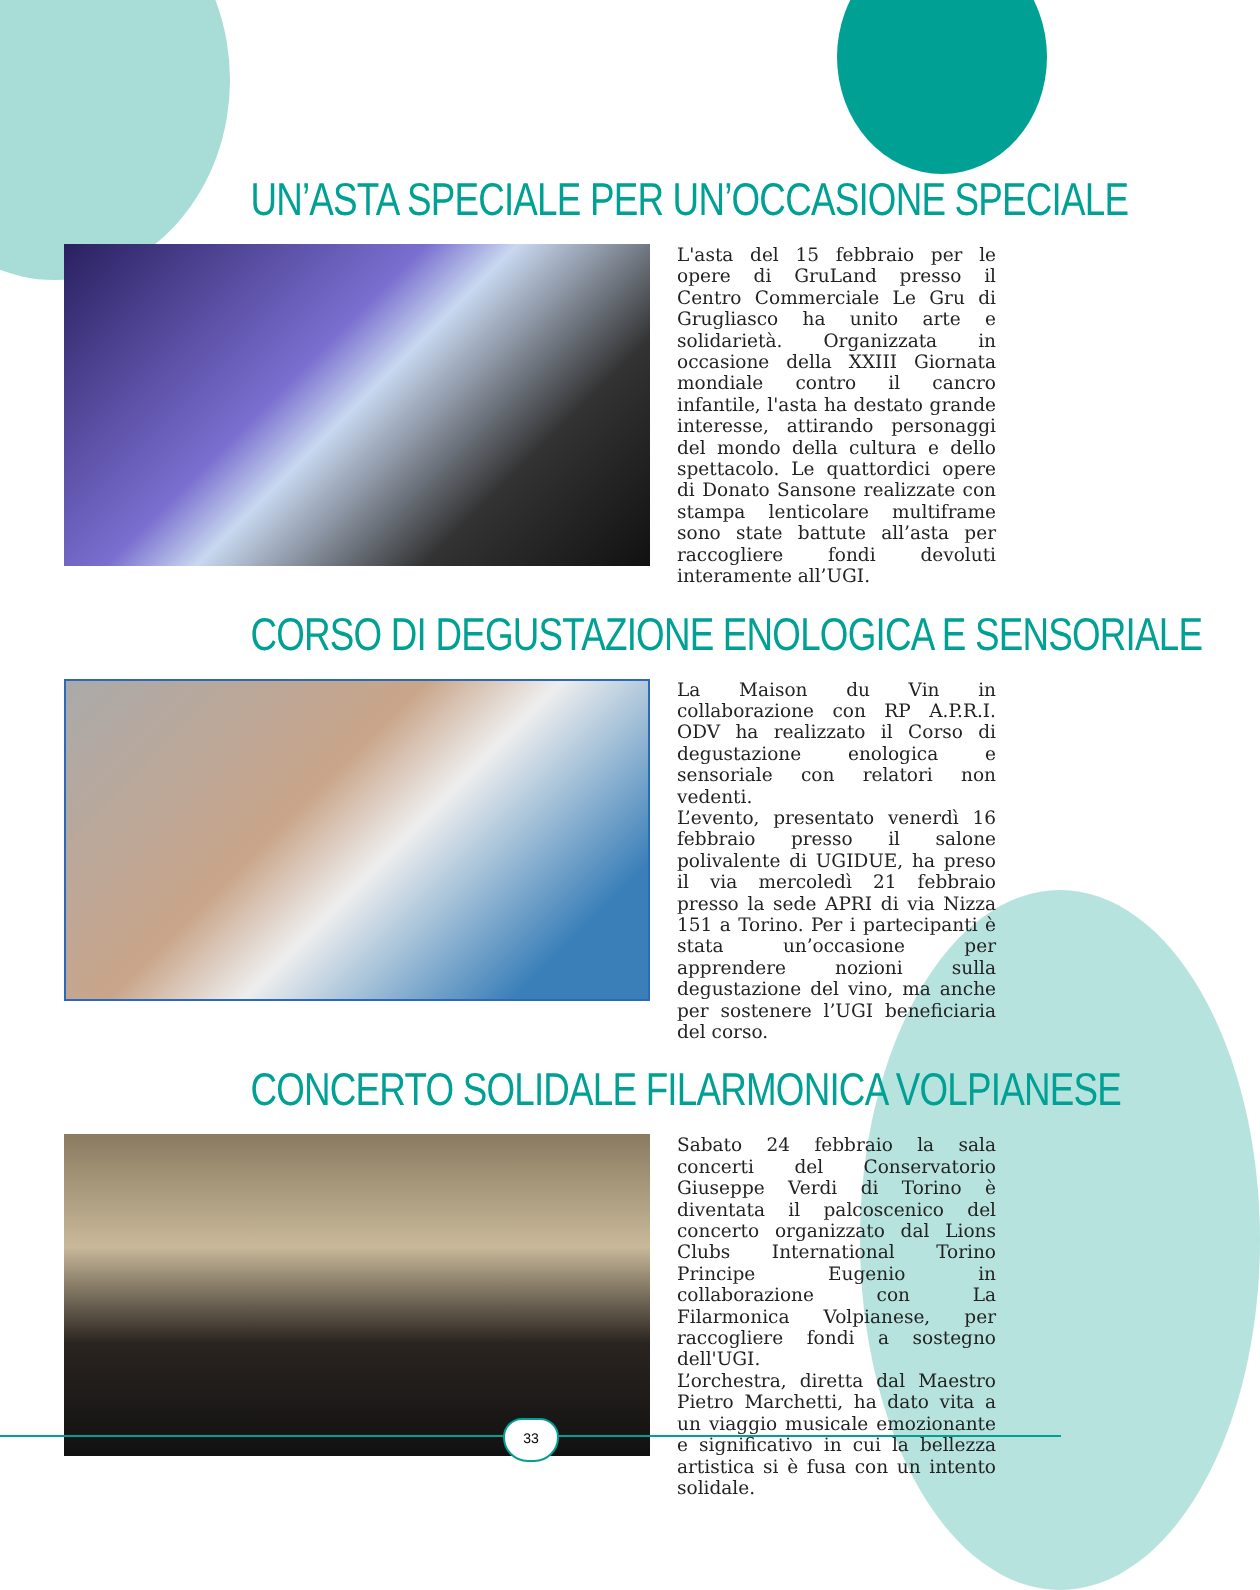UN’ASTA SPECIALE PER UN’OCCASIONE SPECIALE
L'asta del 15 febbraio per le opere di GruLand presso il Centro Commerciale Le Gru di Grugliasco ha unito arte e solidarietà. Organizzata in occasione della XXIII Giornata mondiale contro il cancro infantile, l'asta ha destato grande interesse, attirando personaggi del mondo della cultura e dello spettacolo. Le quattordici opere di Donato Sansone realizzate con stampa lenticolare multiframe sono state battute all’asta per raccogliere fondi devoluti interamente all’UGI.
CORSO DI DEGUSTAZIONE ENOLOGICA E SENSORIALE
La Maison du Vin in collaborazione con RP A.P.R.I. ODV ha realizzato il Corso di degustazione enologica e sensoriale con relatori non vedenti.
L’evento, presentato venerdì 16 febbraio presso il salone polivalente di UGIDUE, ha preso il via mercoledì 21 febbraio presso la sede APRI di via Nizza 151 a Torino. Per i partecipanti è stata un’occasione per apprendere nozioni sulla degustazione del vino, ma anche per sostenere l’UGI beneficiaria del corso.
CONCERTO SOLIDALE FILARMONICA VOLPIANESE
Sabato 24 febbraio la sala concerti del Conservatorio Giuseppe Verdi di Torino è diventata il palcoscenico del concerto organizzato dal Lions Clubs International Torino Principe Eugenio in collaborazione con La Filarmonica Volpianese, per raccogliere fondi a sostegno dell'UGI.
L’orchestra, diretta dal Maestro Pietro Marchetti, ha dato vita a un viaggio musicale emozionante e significativo in cui la bellezza artistica si è fusa con un intento solidale.
33